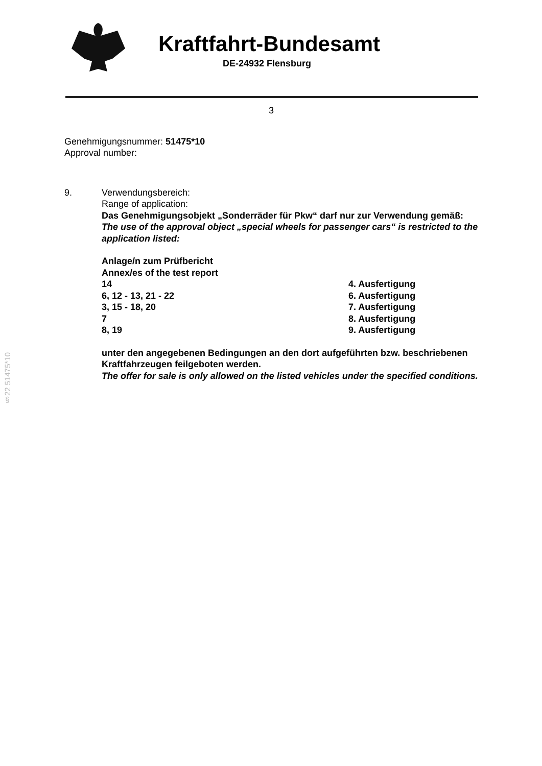Kraftfahrt-Bundesamt
DE-24932 Flensburg
§22 51475*10
3
Genehmigungsnummer: 51475*10
Approval number:
9. Verwendungsbereich:
Range of application:
Das Genehmigungsobjekt „Sonderräder für Pkw“ darf nur zur Verwendung gemäß:
The use of the approval object „special wheels for passenger cars“ is restricted to the application listed:
Anlage/n zum Prüfbericht
Annex/es of the test report
| 14 | 4. Ausfertigung |
| 6, 12 - 13, 21 - 22 | 6. Ausfertigung |
| 3, 15 - 18, 20 | 7. Ausfertigung |
| 7 | 8. Ausfertigung |
| 8, 19 | 9. Ausfertigung |
unter den angegebenen Bedingungen an den dort aufgeführten bzw. beschriebenen Kraftfahrzeugen feilgeboten werden.
The offer for sale is only allowed on the listed vehicles under the specified conditions.